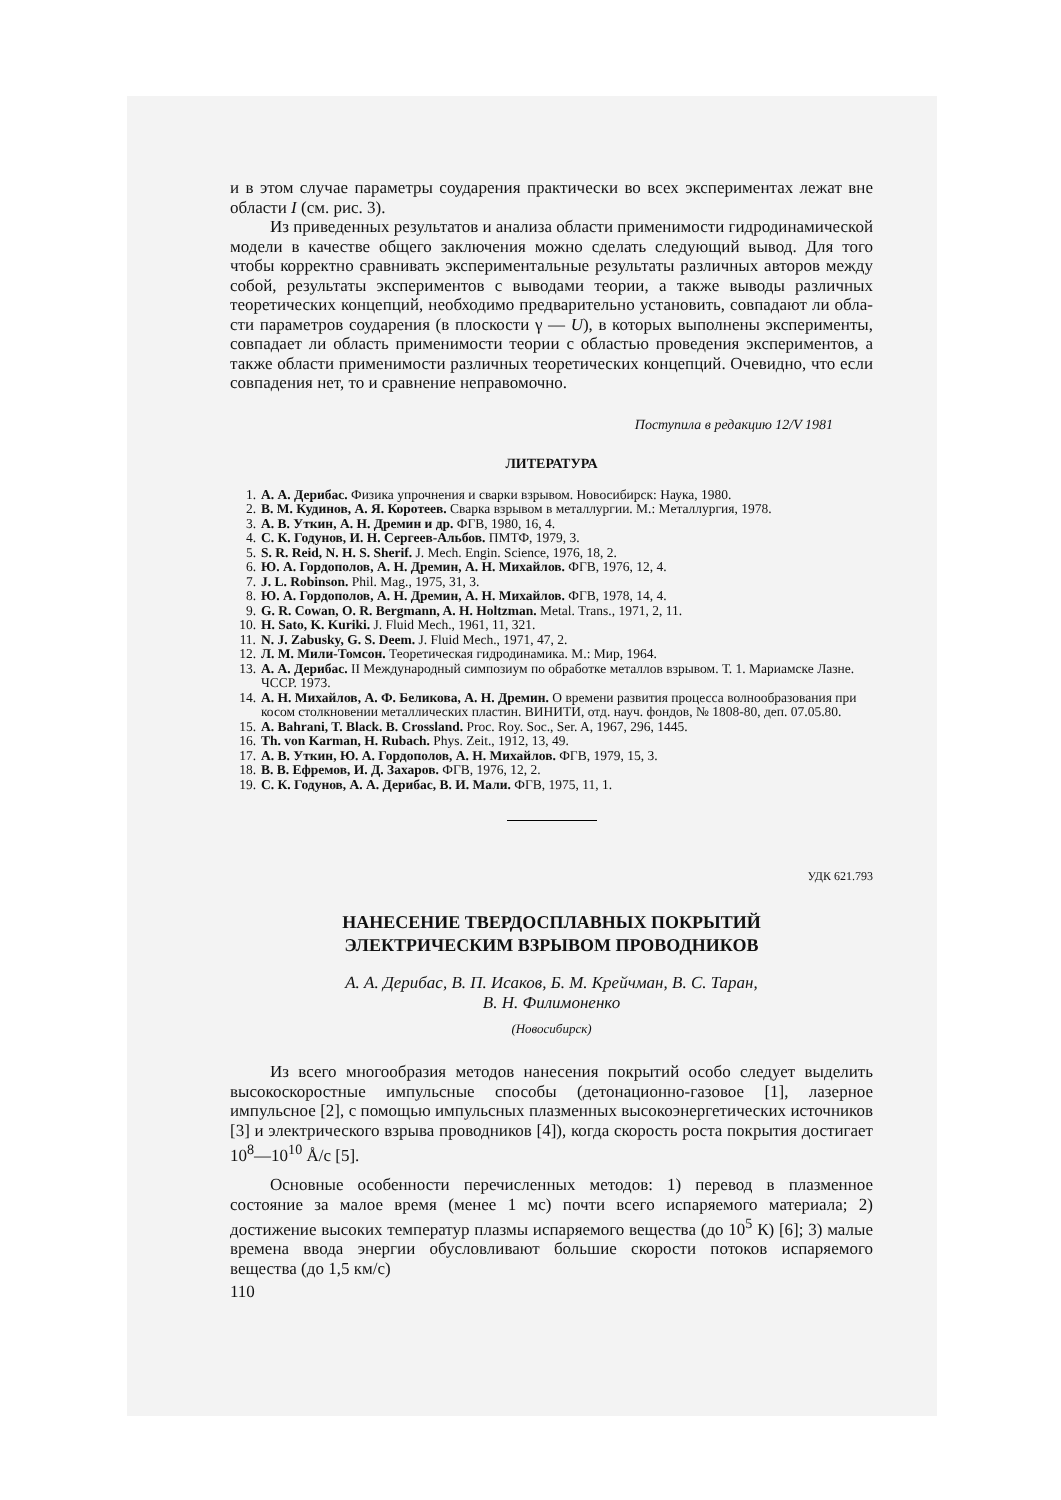и в этом случае параметры соударения практически во всех эксперимен­тах лежат вне области I (см. рис. 3).
Из приведенных результатов и анализа области применимости гид­родинамической модели в качестве общего заключения можно сделать следующий вывод. Для того чтобы корректно сравнивать эксперимен­тальные результаты различных авторов между собой, результаты экспе­риментов с выводами теории, а также выводы различных теоретических концепций, необходимо предварительно установить, совпадают ли обла­сти параметров соударения (в плоскости γ — U), в которых выполнены эксперименты, совпадает ли область применимости теории с областью проведения экспериментов, а также области применимости различных те­оретических концепций. Очевидно, что если совпадения нет, то и срав­нение неправомочно.
Поступила в редакцию 12/V 1981
ЛИТЕРАТУРА
1. А. А. Дерибас. Физика упрочнения и сварки взрывом. Новосибирск: Наука, 1980.
2. В. М. Кудинов, А. Я. Коротеев. Сварка взрывом в металлургии. М.: Металлургия, 1978.
3. А. В. Уткин, А. Н. Дремин и др. ФГВ, 1980, 16, 4.
4. С. К. Годунов, И. Н. Сергеев-Альбов. ПМТФ, 1979, 3.
5. S. R. Reid, N. H. S. Sherif. J. Mech. Engin. Science, 1976, 18, 2.
6. Ю. А. Гордополов, А. Н. Дремин, А. Н. Михайлов. ФГВ, 1976, 12, 4.
7. J. L. Robinson. Phil. Mag., 1975, 31, 3.
8. Ю. А. Гордополов, А. Н. Дремин, А. Н. Михайлов. ФГВ, 1978, 14, 4.
9. G. R. Cowan, O. R. Bergmann, A. H. Holtzman. Metal. Trans., 1971, 2, 11.
10. H. Sato, K. Kuriki. J. Fluid Mech., 1961, 11, 321.
11. N. J. Zabusky, G. S. Deem. J. Fluid Mech., 1971, 47, 2.
12. Л. М. Мили-Томсон. Теоретическая гидродинамика. М.: Мир, 1964.
13. А. А. Дерибас. II Международный симпозиум по обработке металлов взрывом. Т. 1. Мариамске Лазне. ЧССР. 1973.
14. А. Н. Михайлов, А. Ф. Беликова, А. Н. Дремин. О времени развития процесса волнообразования при косом столкновении металлических пластин. ВИНИТИ, отд. науч. фондов, № 1808-80, деп. 07.05.80.
15. A. Bahrani, T. Black. B. Crossland. Proc. Roy. Soc., Ser. A, 1967, 296, 1445.
16. Th. von Karman, H. Rubach. Phys. Zeit., 1912, 13, 49.
17. А. В. Уткин, Ю. А. Гордополов, А. Н. Михайлов. ФГВ, 1979, 15, 3.
18. В. В. Ефремов, И. Д. Захаров. ФГВ, 1976, 12, 2.
19. С. К. Годунов, А. А. Дерибас, В. И. Мали. ФГВ, 1975, 11, 1.
УДК 621.793
НАНЕСЕНИЕ ТВЕРДОСПЛАВНЫХ ПОКРЫТИЙ
ЭЛЕКТРИЧЕСКИМ ВЗРЫВОМ ПРОВОДНИКОВ
А. А. Дерибас, В. П. Исаков, Б. М. Крейчман, В. С. Таран,
В. Н. Филимоненко
(Новосибирск)
Из всего многообразия методов нанесения покрытий особо следует выделить высокоскоростные импульсные способы (детонационно-газовое [1], лазерное импульсное [2], с помощью импульсных плазменных вы­сокоэнергетических источников [3] и электрического взрыва проводников [4]), когда скорость роста покрытия достигает 10<sup>8</sup>—10<sup>10</sup> Å/с [5].
Основные особенности перечисленных методов: 1) перевод в плаз­менное состояние за малое время (менее 1 мс) почти всего испаряемого материала; 2) достижение высоких температур плазмы испаряемого вещества (до 10<sup>5</sup> К) [6]; 3) малые времена ввода энергии обусловли­вают большие скорости потоков испаряемого вещества (до 1,5 км/с)
110